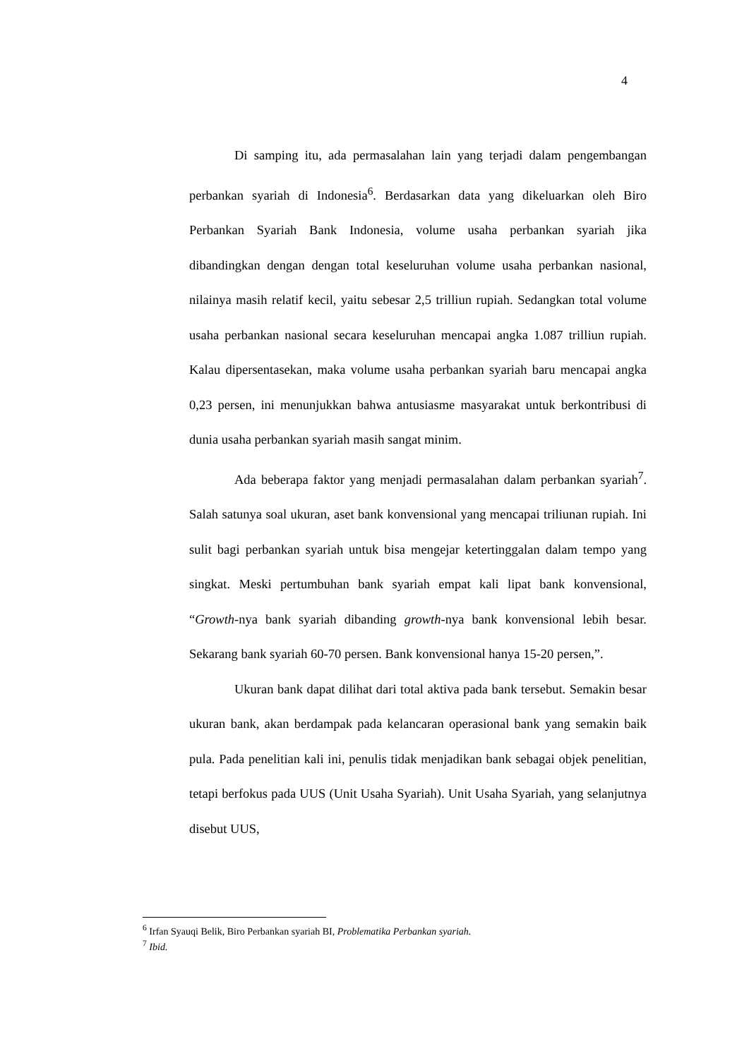4
Di samping itu, ada permasalahan lain yang terjadi dalam pengembangan perbankan syariah di Indonesia<sup>6</sup>. Berdasarkan data yang dikeluarkan oleh Biro Perbankan Syariah Bank Indonesia, volume usaha perbankan syariah jika dibandingkan dengan dengan total keseluruhan volume usaha perbankan nasional, nilainya masih relatif kecil, yaitu sebesar 2,5 trilliun rupiah. Sedangkan total volume usaha perbankan nasional secara keseluruhan mencapai angka 1.087 trilliun rupiah. Kalau dipersentasekan, maka volume usaha perbankan syariah baru mencapai angka 0,23 persen, ini menunjukkan bahwa antusiasme masyarakat untuk berkontribusi di dunia usaha perbankan syariah masih sangat minim.
Ada beberapa faktor yang menjadi permasalahan dalam perbankan syariah<sup>7</sup>. Salah satunya soal ukuran, aset bank konvensional yang mencapai triliunan rupiah. Ini sulit bagi perbankan syariah untuk bisa mengejar ketertinggalan dalam tempo yang singkat. Meski pertumbuhan bank syariah empat kali lipat bank konvensional, “Growth-nya bank syariah dibanding growth-nya bank konvensional lebih besar. Sekarang bank syariah 60-70 persen. Bank konvensional hanya 15-20 persen,”.
Ukuran bank dapat dilihat dari total aktiva pada bank tersebut. Semakin besar ukuran bank, akan berdampak pada kelancaran operasional bank yang semakin baik pula. Pada penelitian kali ini, penulis tidak menjadikan bank sebagai objek penelitian, tetapi berfokus pada UUS (Unit Usaha Syariah). Unit Usaha Syariah, yang selanjutnya disebut UUS,
<sup>6</sup> Irfan Syauqi Belik, Biro Perbankan syariah BI, Problematika Perbankan syariah.
<sup>7</sup> Ibid.